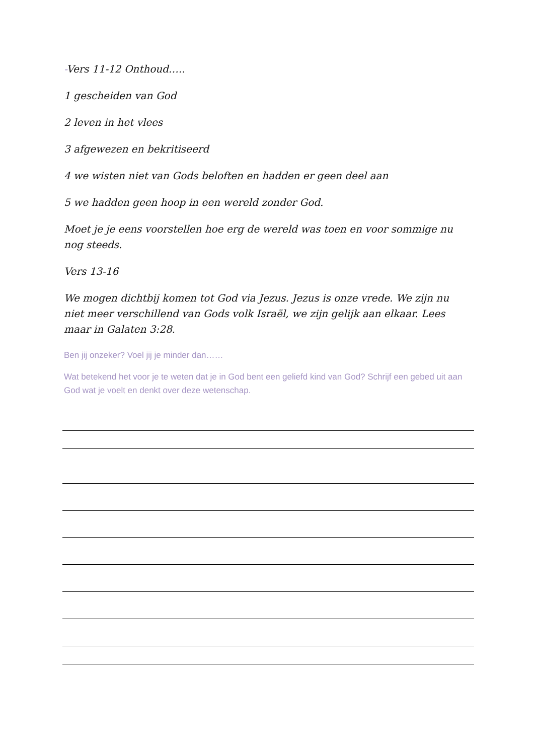-Vers 11-12 Onthoud…..
1 gescheiden van God
2 leven in het vlees
3 afgewezen en bekritiseerd
4 we wisten niet van Gods beloften en hadden er geen deel aan
5 we hadden geen hoop in een wereld zonder God.
Moet je je eens voorstellen hoe erg de wereld was toen en voor sommige nu nog steeds.
Vers 13-16
We mogen dichtbij komen tot God via Jezus. Jezus is onze vrede. We zijn nu niet meer verschillend van Gods volk Israël, we zijn gelijk aan elkaar. Lees maar in Galaten 3:28.
Ben jij onzeker? Voel jij je minder dan……
Wat betekend het voor je te weten dat je in God bent een geliefd kind van God? Schrijf een gebed uit aan God wat je voelt en denkt over deze wetenschap.